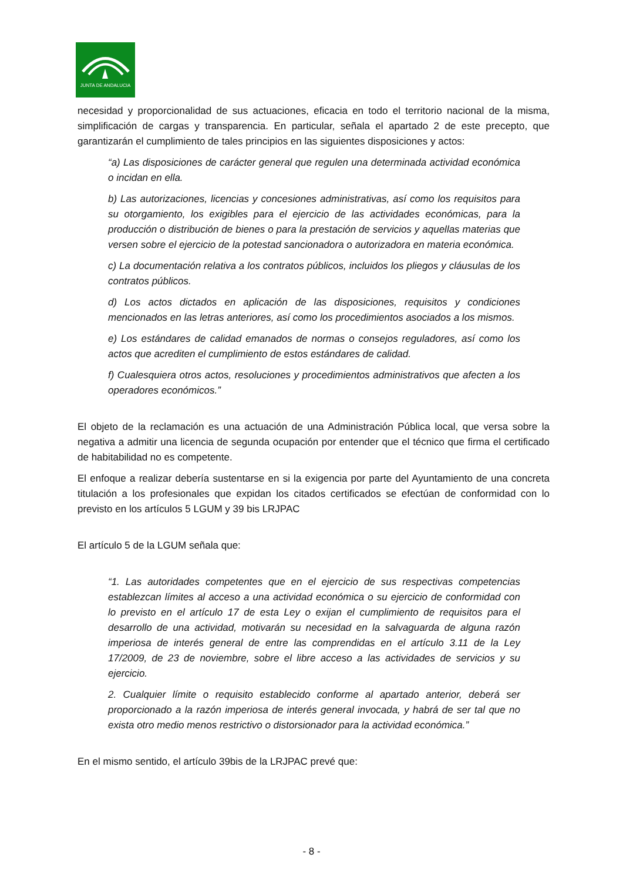JUNTA DE ANDALUCIA
necesidad y proporcionalidad de sus actuaciones, eficacia en todo el territorio nacional de la misma, simplificación de cargas y transparencia. En particular, señala el apartado 2 de este precepto, que garantizarán el cumplimiento de tales principios en las siguientes disposiciones y actos:
“a) Las disposiciones de carácter general que regulen una determinada actividad económica o incidan en ella.
b) Las autorizaciones, licencias y concesiones administrativas, así como los requisitos para su otorgamiento, los exigibles para el ejercicio de las actividades económicas, para la producción o distribución de bienes o para la prestación de servicios y aquellas materias que versen sobre el ejercicio de la potestad sancionadora o autorizadora en materia económica.
c) La documentación relativa a los contratos públicos, incluidos los pliegos y cláusulas de los contratos públicos.
d) Los actos dictados en aplicación de las disposiciones, requisitos y condiciones mencionados en las letras anteriores, así como los procedimientos asociados a los mismos.
e) Los estándares de calidad emanados de normas o consejos reguladores, así como los actos que acrediten el cumplimiento de estos estándares de calidad.
f) Cualesquiera otros actos, resoluciones y procedimientos administrativos que afecten a los operadores económicos.”
El objeto de la reclamación es una actuación de una Administración Pública local, que versa sobre la negativa a admitir una licencia de segunda ocupación por entender que el técnico que firma el certificado de habitabilidad no es competente.
El enfoque a realizar debería sustentarse en si la exigencia por parte del Ayuntamiento de una concreta titulación a los profesionales que expidan los citados certificados se efectúan de conformidad con lo previsto en los artículos 5 LGUM y 39 bis LRJPAC
El artículo 5 de la LGUM señala que:
“1. Las autoridades competentes que en el ejercicio de sus respectivas competencias establezcan límites al acceso a una actividad económica o su ejercicio de conformidad con lo previsto en el artículo 17 de esta Ley o exijan el cumplimiento de requisitos para el desarrollo de una actividad, motivarán su necesidad en la salvaguarda de alguna razón imperiosa de interés general de entre las comprendidas en el artículo 3.11 de la Ley 17/2009, de 23 de noviembre, sobre el libre acceso a las actividades de servicios y su ejercicio.
2. Cualquier límite o requisito establecido conforme al apartado anterior, deberá ser proporcionado a la razón imperiosa de interés general invocada, y habrá de ser tal que no exista otro medio menos restrictivo o distorsionador para la actividad económica.”
En el mismo sentido, el artículo 39bis de la LRJPAC prevé que:
- 8 -